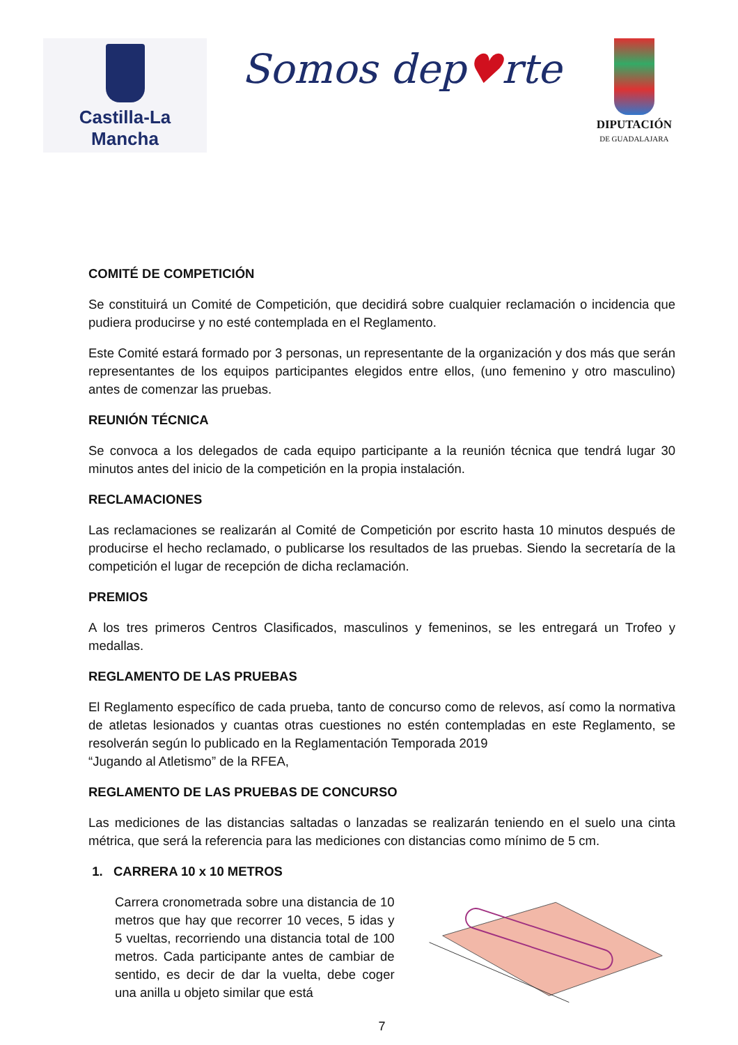Castilla-La Mancha
Somos dep♥rte
DIPUTACIÓN
DE GUADALAJARA
COMITÉ DE COMPETICIÓN
Se constituirá un Comité de Competición, que decidirá sobre cualquier reclamación o incidencia que pudiera producirse y no esté contemplada en el Reglamento.
Este Comité estará formado por 3 personas, un representante de la organización y dos más que serán representantes de los equipos participantes elegidos entre ellos, (uno femenino y otro masculino) antes de comenzar las pruebas.
REUNIÓN TÉCNICA
Se convoca a los delegados de cada equipo participante a la reunión técnica que tendrá lugar 30 minutos antes del inicio de la competición en la propia instalación.
RECLAMACIONES
Las reclamaciones se realizarán al Comité de Competición por escrito hasta 10 minutos después de producirse el hecho reclamado, o publicarse los resultados de las pruebas. Siendo la secretaría de la competición el lugar de recepción de dicha reclamación.
PREMIOS
A los tres primeros Centros Clasificados, masculinos y femeninos, se les entregará un Trofeo y medallas.
REGLAMENTO DE LAS PRUEBAS
El Reglamento específico de cada prueba, tanto de concurso como de relevos, así como la normativa de atletas lesionados y cuantas otras cuestiones no estén contempladas en este Reglamento, se resolverán según lo publicado en la Reglamentación Temporada 2019
“Jugando al Atletismo” de la RFEA,
REGLAMENTO DE LAS PRUEBAS DE CONCURSO
Las mediciones de las distancias saltadas o lanzadas se realizarán teniendo en el suelo una cinta métrica, que será la referencia para las mediciones con distancias como mínimo de 5 cm.
1. CARRERA 10 x 10 METROS
Carrera cronometrada sobre una distancia de 10 metros que hay que recorrer 10 veces, 5 idas y 5 vueltas, recorriendo una distancia total de 100 metros. Cada participante antes de cambiar de sentido, es decir de dar la vuelta, debe coger una anilla u objeto similar que está
7